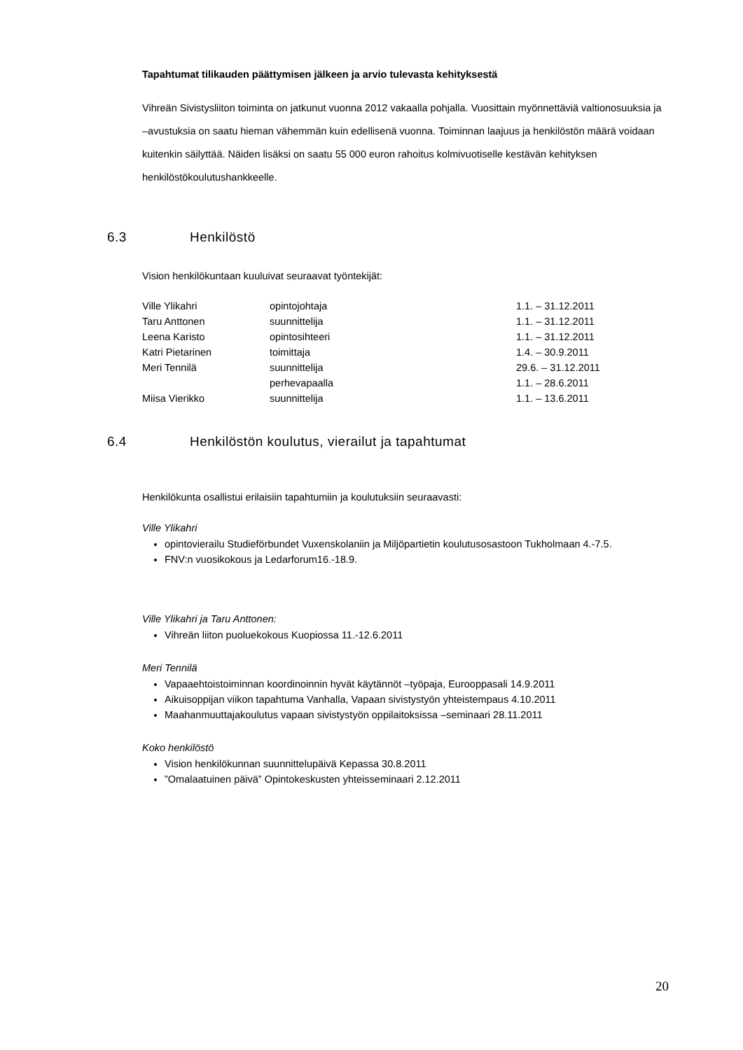Tapahtumat tilikauden päättymisen jälkeen ja arvio tulevasta kehityksestä
Vihreän Sivistysliiton toiminta on jatkunut vuonna 2012 vakaalla pohjalla. Vuosittain myönnettäviä valtionosuuksia ja –avustuksia on saatu hieman vähemmän kuin edellisenä vuonna. Toiminnan laajuus ja henkilöstön määrä voidaan kuitenkin säilyttää. Näiden lisäksi on saatu 55 000 euron rahoitus kolmivuotiselle kestävän kehityksen henkilöstökoulutushankkeelle.
6.3 Henkilöstö
Vision henkilökuntaan kuuluivat seuraavat työntekijät:
| Ville Ylikahri | opintojohtaja | 1.1. – 31.12.2011 |
| Taru Anttonen | suunnittelija | 1.1. – 31.12.2011 |
| Leena Karisto | opintosihteeri | 1.1. – 31.12.2011 |
| Katri Pietarinen | toimittaja | 1.4. – 30.9.2011 |
| Meri Tennilä | suunnittelija | 29.6. – 31.12.2011 |
| | perhevapaalla | 1.1. – 28.6.2011 |
| Miisa Vierikko | suunnittelija | 1.1. – 13.6.2011 |
6.4 Henkilöstön koulutus, vierailut ja tapahtumat
Henkilökunta osallistui erilaisiin tapahtumiin ja koulutuksiin seuraavasti:
Ville Ylikahri
opintovierailu Studieförbundet Vuxenskolaniin ja Miljöpartietin koulutusosastoon Tukholmaan 4.-7.5.
FNV:n vuosikokous ja Ledarforum16.-18.9.
Ville Ylikahri ja Taru Anttonen:
Vihreän liiton puoluekokous Kuopiossa 11.-12.6.2011
Meri Tennilä
Vapaaehtoistoiminnan koordinoinnin hyvät käytännöt –työpaja, Eurooppasali 14.9.2011
Aikuisoppijan viikon tapahtuma Vanhalla, Vapaan sivistystyön yhteistempaus 4.10.2011
Maahanmuuttajakoulutus vapaan sivistystyön oppilaitoksissa –seminaari 28.11.2011
Koko henkilöstö
Vision henkilökunnan suunnittelupäivä Kepassa 30.8.2011
”Omalaatuinen päivä” Opintokeskusten yhteisseminaari 2.12.2011
20